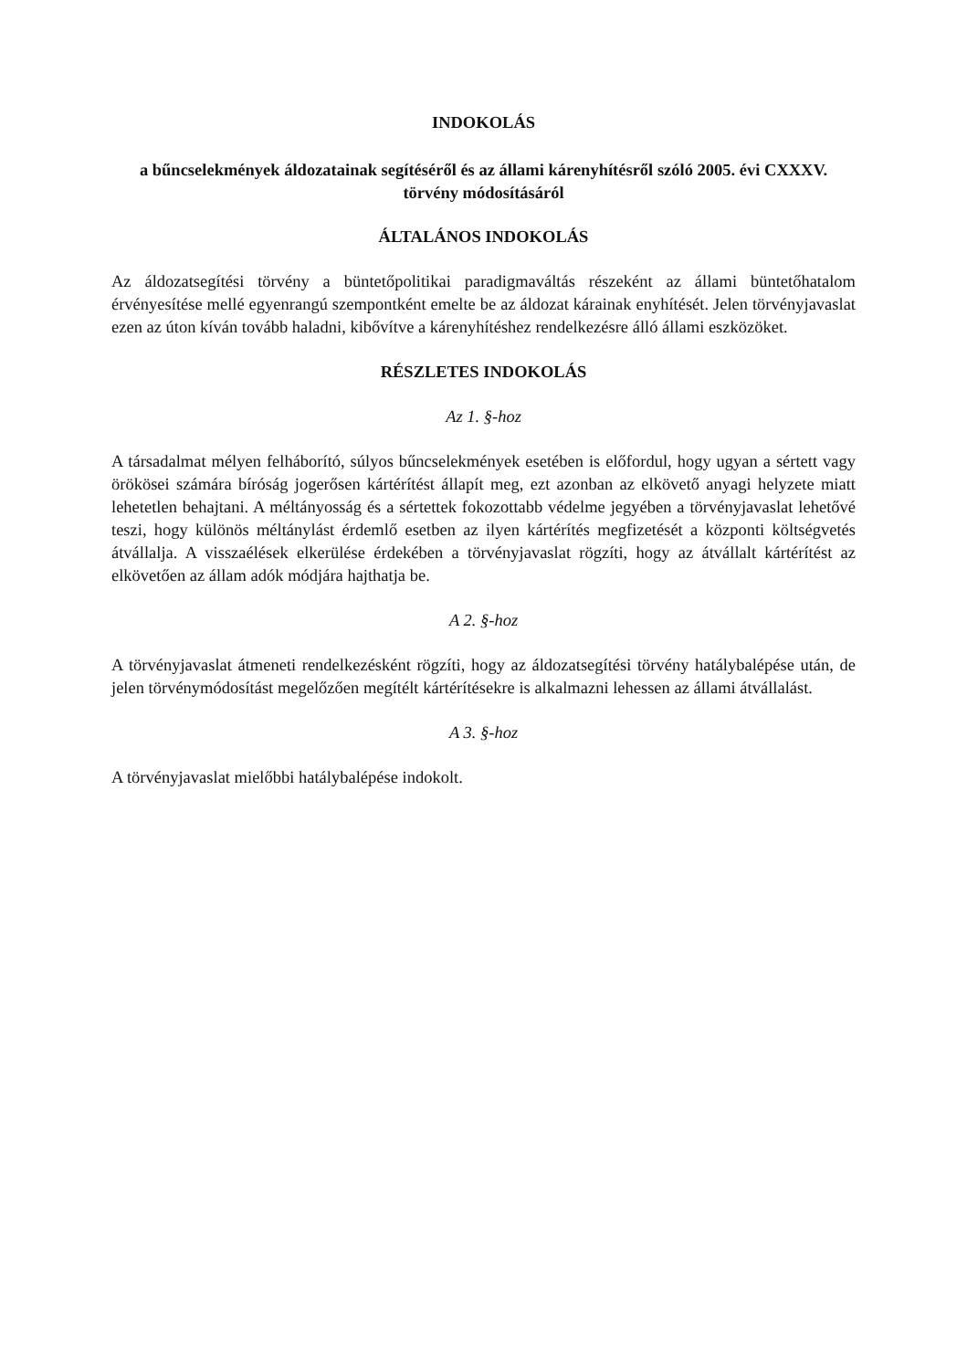INDOKOLÁS
a bűncselekmények áldozatainak segítéséről és az állami kárenyhítésről szóló 2005. évi CXXXV. törvény módosításáról
ÁLTALÁNOS INDOKOLÁS
Az áldozatsegítési törvény a büntetőpolitikai paradigmaváltás részeként az állami büntetőhatalom érvényesítése mellé egyenrangú szempontként emelte be az áldozat kárainak enyhítését. Jelen törvényjavaslat ezen az úton kíván tovább haladni, kibővítve a kárenyhítéshez rendelkezésre álló állami eszközöket.
RÉSZLETES INDOKOLÁS
Az 1. §-hoz
A társadalmat mélyen felháborító, súlyos bűncselekmények esetében is előfordul, hogy ugyan a sértett vagy örökösei számára bíróság jogerősen kártérítést állapít meg, ezt azonban az elkövető anyagi helyzete miatt lehetetlen behajtani. A méltányosság és a sértettek fokozottabb védelme jegyében a törvényjavaslat lehetővé teszi, hogy különös méltánylást érdemlő esetben az ilyen kártérítés megfizetését a központi költségvetés átvállalja. A visszaélések elkerülése érdekében a törvényjavaslat rögzíti, hogy az átvállalt kártérítést az elkövetően az állam adók módjára hajthatja be.
A 2. §-hoz
A törvényjavaslat átmeneti rendelkezésként rögzíti, hogy az áldozatsegítési törvény hatálybalépése után, de jelen törvénymódosítást megelőzően megítélt kártérítésekre is alkalmazni lehessen az állami átvállalást.
A 3. §-hoz
A törvényjavaslat mielőbbi hatálybalépése indokolt.